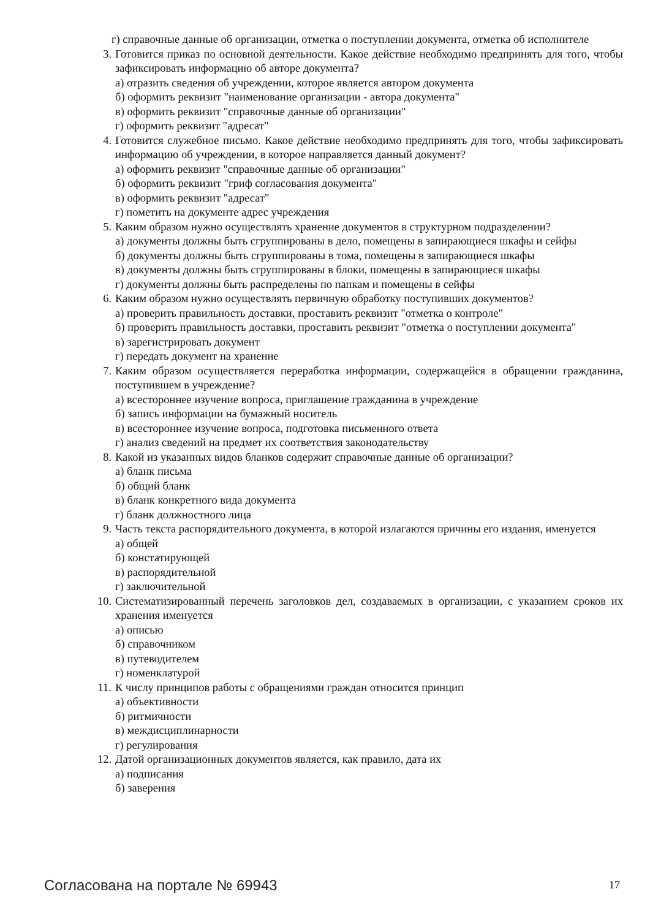г) справочные данные об организации, отметка о поступлении документа, отметка об исполнителе
3. Готовится приказ по основной деятельности. Какое действие необходимо предпринять для того, чтобы зафиксировать информацию об авторе документа?
а) отразить сведения об учреждении, которое является автором документа
б) оформить реквизит "наименование организации - автора документа"
в) оформить реквизит "справочные данные об организации"
г) оформить реквизит "адресат"
4. Готовится служебное письмо. Какое действие необходимо предпринять для того, чтобы зафиксировать информацию об учреждении, в которое направляется данный документ?
а) оформить реквизит "справочные данные об организации"
б) оформить реквизит "гриф согласования документа"
в) оформить реквизит "адресат"
г) пометить на документе адрес учреждения
5. Каким образом нужно осуществлять хранение документов в структурном подразделении?
а) документы должны быть сгруппированы в дело, помещены в запирающиеся шкафы и сейфы
б) документы должны быть сгруппированы в тома, помещены в запирающиеся шкафы
в) документы должны быть сгруппированы в блоки, помещены в запирающиеся шкафы
г) документы должны быть распределены по папкам и помещены в сейфы
6. Каким образом нужно осуществлять первичную обработку поступивших документов?
а) проверить правильность доставки, проставить реквизит "отметка о контроле"
б) проверить правильность доставки, проставить реквизит "отметка о поступлении документа"
в) зарегистрировать документ
г) передать документ на хранение
7. Каким образом осуществляется переработка информации, содержащейся в обращении гражданина, поступившем в учреждение?
а) всестороннее изучение вопроса, приглашение гражданина в учреждение
б) запись информации на бумажный носитель
в) всестороннее изучение вопроса, подготовка письменного ответа
г) анализ сведений на предмет их соответствия законодательству
8. Какой из указанных видов бланков содержит справочные данные об организации?
а) бланк письма
б) общий бланк
в) бланк конкретного вида документа
г) бланк должностного лица
9. Часть текста распорядительного документа, в которой излагаются причины его издания, именуется
а) общей
б) констатирующей
в) распорядительной
г) заключительной
10.
Систематизированный перечень заголовков дел, создаваемых в организации, с указанием сроков их хранения именуется
а) описью
б) справочником
в) путеводителем
г) номенклатурой
11.
К числу принципов работы с обращениями граждан относится принцип
а) объективности
б) ритмичности
в) междисциплинарности
г) регулирования
12.
Датой организационных документов является, как правило, дата их
а) подписания
б) заверения
Согласована на портале № 69943 17